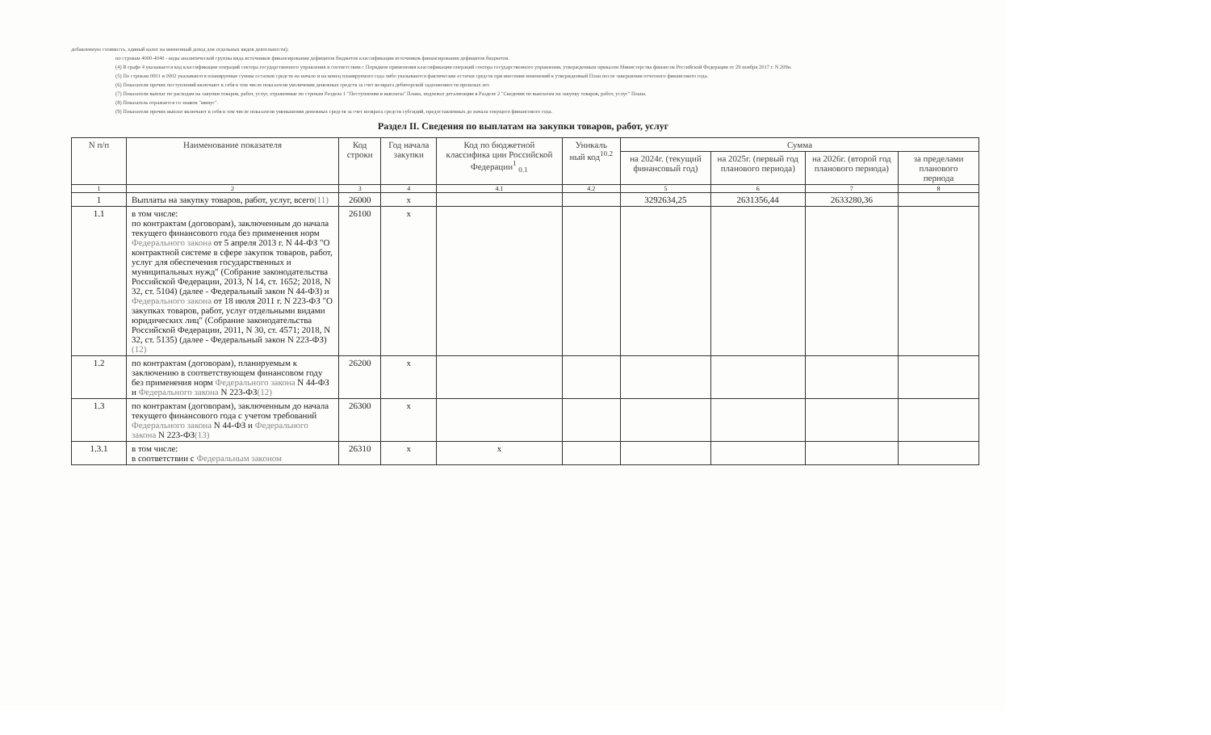добавленную стоимость, единый налог на вмененный доход для отдельных видов деятельности);
по строкам 4000-4040 - коды аналитической группы вида источников финансирования дефицитов бюджетов классификации источников финансирования дефицитов бюджетов.
(4) В графе 4 указывается код классификации операций сектора государственного управления в соответствии с Порядком применения классификации операций сектора государственного управления, утвержденным приказом Министерства финансов Российской Федерации от 29 ноября 2017 г. N 209н.
(5) По строкам 0001 и 0002 указываются планируемые суммы остатков средств на начало и на конец планируемого года либо указываются фактические остатки средств при внесении изменений в утвержденный План после завершения отчетного финансового года.
(6) Показатели прочих поступлений включают в себя в том числе показатели увеличения денежных средств за счет возврата дебиторской задолженности прошлых лет.
(7) Показатели выплат по расходам на закупки товаров, работ, услуг, отраженные по строкам Раздела 1 "Поступления и выплаты" Плана, подлежат детализации в Разделе 2 "Сведения по выплатам на закупку товаров, работ, услуг" Плана.
(8) Показатель отражается со знаком "минус".
(9) Показатели прочих выплат включают в себя в том числе показатели уменьшения денежных средств за счет возврата средств субсидий, предоставленных до начала текущего финансового года.
Раздел II. Сведения по выплатам на закупки товаров, работ, услуг
| N п/п | Наименование показателя | Код строки | Год начала закупки | Код по бюджетной классифика ции Российской Федерации<sup>1</sup> <sub>0.1</sub> | Уникаль ный код<sup>10.2</sup> | Сумма | | | |
| --- | --- | --- | --- | --- | --- | --- | --- | --- | --- |
| | | | | | | на 2024г. (текущий финансовый год) | на 2025г. (первый год планового периода) | на 2026г. (второй год планового периода) | за пределами планового периода |
| 1 | 2 | 3 | 4 | 4.1 | 4.2 | 5 | 6 | 7 | 8 |
| 1 | Выплаты на закупку товаров, работ, услуг, всего (11) | 26000 | x | | | 3292634,25 | 2631356,44 | 2633280,36 | |
| 1.1 | в том числе: по контрактам (договорам), заключенным до начала текущего финансового года без применения норм Федерального закона от 5 апреля 2013 г. N 44-ФЗ "О контрактной системе в сфере закупок товаров, работ, услуг для обеспечения государственных и муниципальных нужд" (Собрание законодательства Российской Федерации, 2013, N 14, ст. 1652; 2018, N 32, ст. 5104) (далее - Федеральный закон N 44-ФЗ) и Федерального закона от 18 июля 2011 г. N 223-ФЗ "О закупках товаров, работ, услуг отдельными видами юридических лиц" (Собрание законодательства Российской Федерации, 2011, N 30, ст. 4571; 2018, N 32, ст. 5135) (далее - Федеральный закон N 223-ФЗ) (12) | 26100 | x | | | | | | |
| 1.2 | по контрактам (договорам), планируемым к заключению в соответствующем финансовом году без применения норм Федерального закона N 44-ФЗ и Федерального закона N 223-ФЗ (12) | 26200 | x | | | | | | |
| 1.3 | по контрактам (договорам), заключенным до начала текущего финансового года с учетом требований Федерального закона N 44-ФЗ и Федерального закона N 223-ФЗ (13) | 26300 | x | | | | | | |
| 1.3.1 | в том числе: в соответствии с Федеральным законом | 26310 | x | x | | | | | |